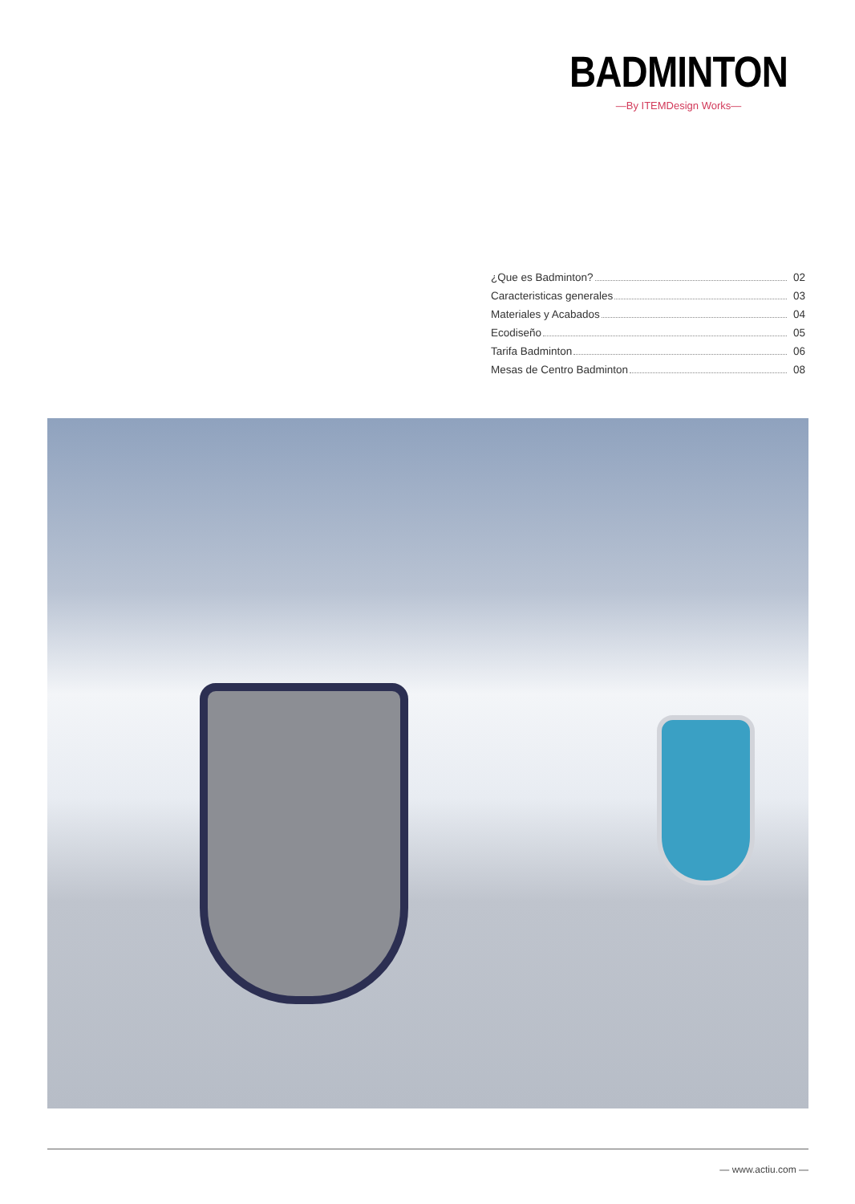BADMINTON
—By ITEMDesign Works—
¿Que es Badminton? 02
Caracteristicas generales 03
Materiales y Acabados 04
Ecodiseño 05
Tarifa Badminton 06
Mesas de Centro Badminton 08
— www.actiu.com —